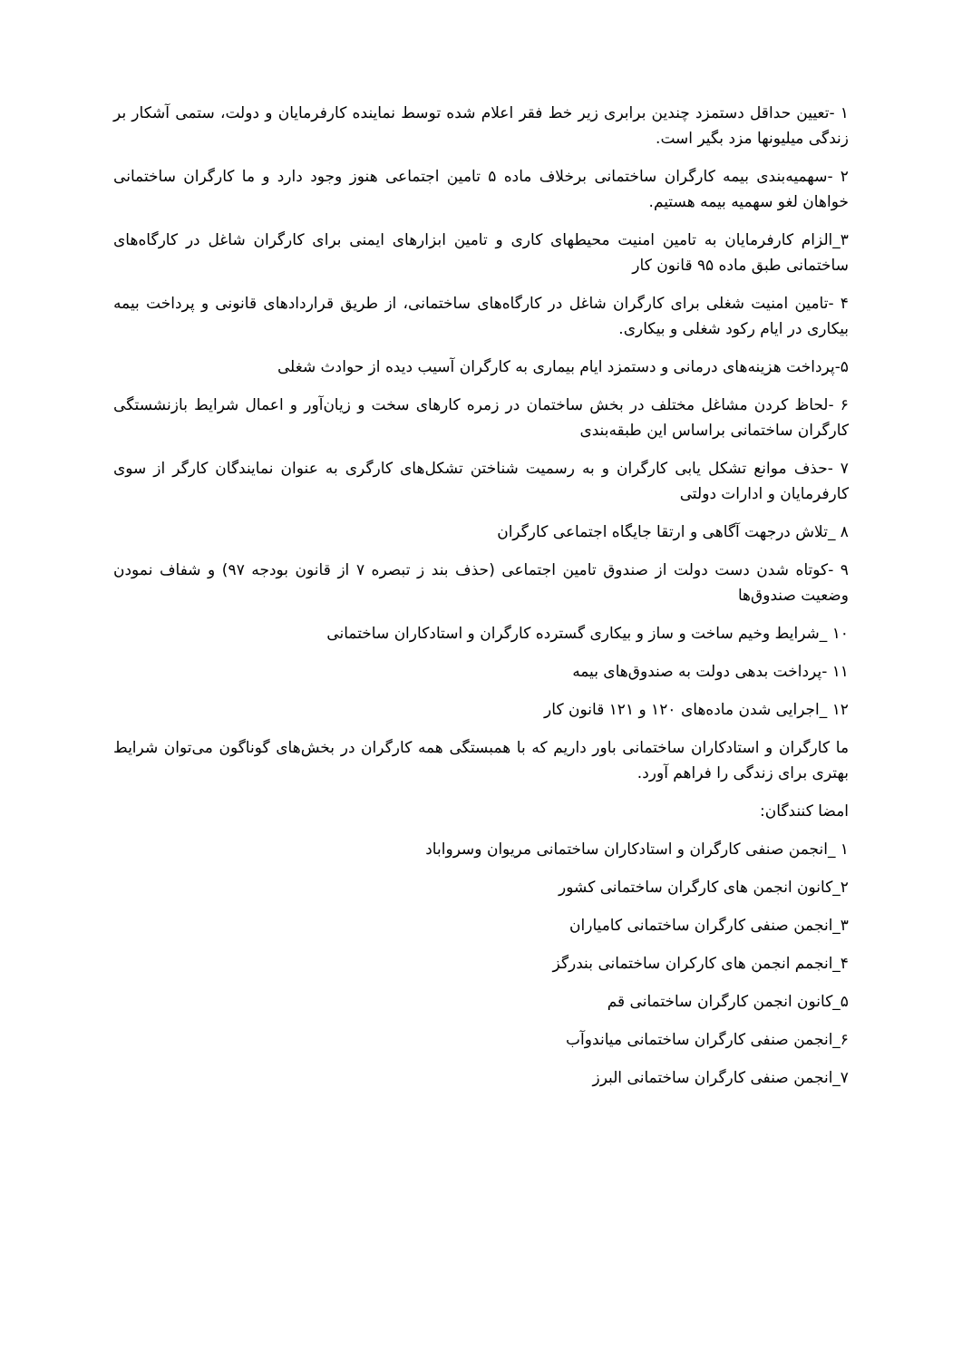۱ -تعیین حداقل دستمزد چندین برابری زیر خط فقر اعلام شده توسط نماینده کارفرمایان و دولت، ستمی آشکار بر زندگی میلیونها مزد بگیر است.
۲ -سهمیه‌بندی بیمه کارگران ساختمانی برخلاف ماده ۵ تامین اجتماعی هنوز وجود دارد و ما کارگران ساختمانی خواهان لغو سهمیه بیمه هستیم.
۳_الزام کارفرمایان به تامین امنیت محیطهای کاری و تامین ابزارهای ایمنی برای کارگران شاغل در کارگاه‌های ساختمانی طبق ماده ۹۵ قانون کار
۴ -تامین امنیت شغلی برای کارگران شاغل در کارگاه‌های ساختمانی، از طریق قراردادهای قانونی و پرداخت بیمه بیکاری در ایام رکود شغلی و بیکاری.
۵-پرداخت هزینه‌های درمانی و دستمزد ایام بیماری به کارگران آسیب دیده از حوادث شغلی
۶ -لحاظ کردن مشاغل مختلف در بخش ساختمان در زمره کارهای سخت و زیان‌آور و اعمال شرایط بازنشستگی کارگران ساختمانی براساس این طبقه‌بندی
۷ -حذف موانع تشکل یابی کارگران و به رسمیت شناختن تشکل‌های کارگری به عنوان نمایندگان کارگر از سوی کارفرمایان و ادارات دولتی
۸ _تلاش درجهت آگاهی و ارتقا جایگاه اجتماعی کارگران
۹ -کوتاه شدن دست دولت از صندوق تامین اجتماعی (حذف بند ز تبصره ۷ از قانون بودجه ۹۷) و شفاف نمودن وضعیت صندوق‌ها
۱۰ _شرایط وخیم ساخت و ساز و بیکاری گسترده کارگران و استادکاران ساختمانی
۱۱ -پرداخت بدهی دولت به صندوق‌های بیمه
۱۲ _اجرایی شدن ماده‌های ۱۲۰ و ۱۲۱ قانون کار
ما کارگران و استادکاران ساختمانی باور داریم که با همبستگی همه کارگران در بخش‌های گوناگون می‌توان شرایط بهتری برای زندگی را فراهم آورد.
امضا کنندگان:
۱ _انجمن صنفی کارگران و استادکاران ساختمانی مریوان وسرواباد
۲_کانون انجمن های کارگران ساختمانی کشور
۳_انجمن صنفی کارگران ساختمانی کامیاران
۴_انجمم انجمن های کارکران ساختمانی بندرگز
۵_کانون انجمن کارگران ساختمانی قم
۶_انجمن صنفی کارگران ساختمانی میاندوآب
۷_انجمن صنفی کارگران ساختمانی البرز